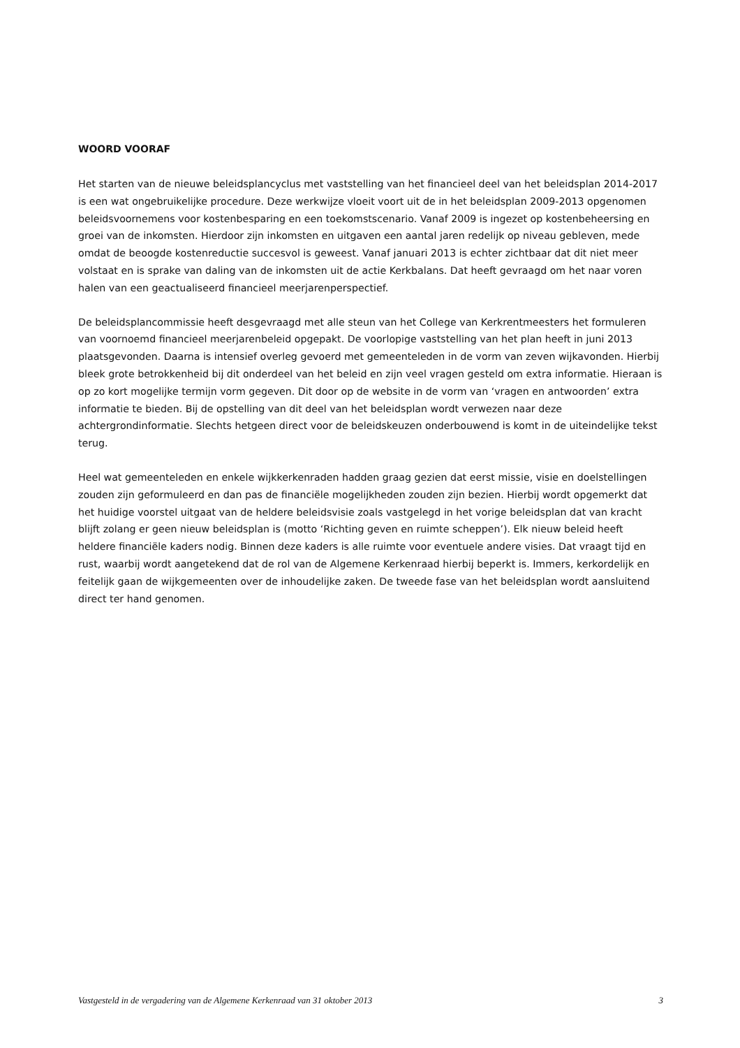WOORD VOORAF
Het starten van de nieuwe beleidsplancyclus met vaststelling van het financieel deel van het beleidsplan 2014-2017 is een wat ongebruikelijke procedure. Deze werkwijze vloeit voort uit de in het beleidsplan 2009-2013 opgenomen beleidsvoornemens voor kostenbesparing en een toekomstscenario. Vanaf 2009 is ingezet op kostenbeheersing en groei van de inkomsten. Hierdoor zijn inkomsten en uitgaven een aantal jaren redelijk op niveau gebleven, mede omdat de beoogde kostenreductie succesvol is geweest. Vanaf januari 2013 is echter zichtbaar dat dit niet meer volstaat en is sprake van daling van de inkomsten uit de actie Kerkbalans. Dat heeft gevraagd om het naar voren halen van een geactualiseerd financieel meerjarenperspectief.
De beleidsplancommissie heeft desgevraagd met alle steun van het College van Kerkrentmeesters het formuleren van voornoemd financieel meerjarenbeleid opgepakt. De voorlopige vaststelling van het plan heeft in juni 2013 plaatsgevonden. Daarna is intensief overleg gevoerd met gemeenteleden in de vorm van zeven wijkavonden. Hierbij bleek grote betrokkenheid bij dit onderdeel van het beleid en zijn veel vragen gesteld om extra informatie. Hieraan is op zo kort mogelijke termijn vorm gegeven. Dit door op de website in de vorm van ‘vragen en antwoorden’ extra informatie te bieden. Bij de opstelling van dit deel van het beleidsplan wordt verwezen naar deze achtergrondinformatie. Slechts hetgeen direct voor de beleidskeuzen onderbouwend is komt in de uiteindelijke tekst terug.
Heel wat gemeenteleden en enkele wijkkerkenraden hadden graag gezien dat eerst missie, visie en doelstellingen zouden zijn geformuleerd en dan pas de financiële mogelijkheden zouden zijn bezien. Hierbij wordt opgemerkt dat het huidige voorstel uitgaat van de heldere beleidsvisie zoals vastgelegd in het vorige beleidsplan dat van kracht blijft zolang er geen nieuw beleidsplan is (motto ‘Richting geven en ruimte scheppen’). Elk nieuw beleid heeft heldere financiële kaders nodig. Binnen deze kaders is alle ruimte voor eventuele andere visies. Dat vraagt tijd en rust, waarbij wordt aangetekend dat de rol van de Algemene Kerkenraad hierbij beperkt is. Immers, kerkordelijk en feitelijk gaan de wijkgemeenten over de inhoudelijke zaken. De tweede fase van het beleidsplan wordt aansluitend direct ter hand genomen.
Vastgesteld in de vergadering van de Algemene Kerkenraad van 31 oktober 2013 3